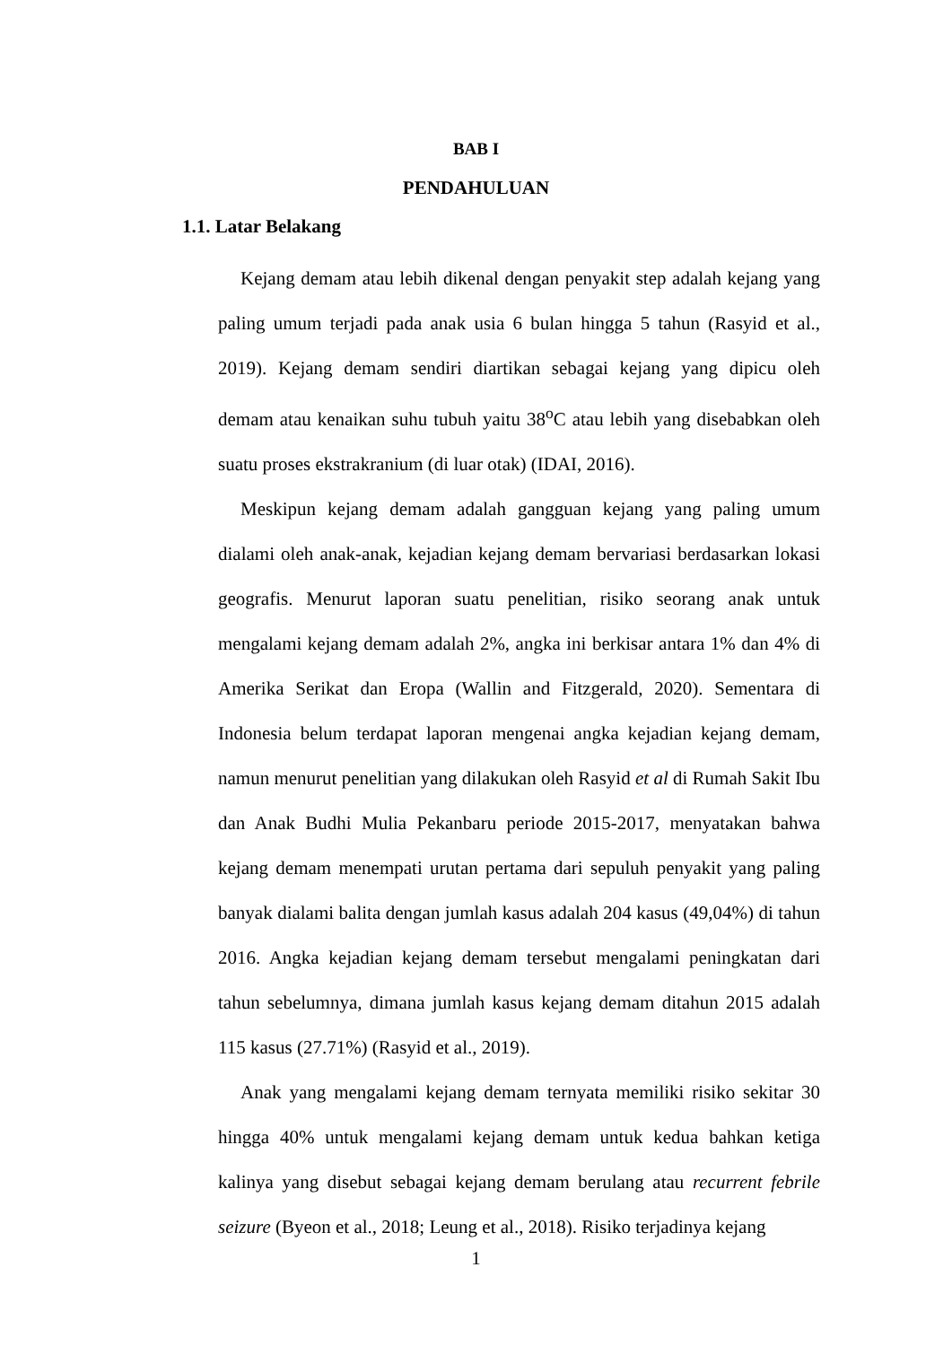BAB I
PENDAHULUAN
1.1. Latar Belakang
Kejang demam atau lebih dikenal dengan penyakit step adalah kejang yang paling umum terjadi pada anak usia 6 bulan hingga 5 tahun (Rasyid et al., 2019). Kejang demam sendiri diartikan sebagai kejang yang dipicu oleh demam atau kenaikan suhu tubuh yaitu 38<sup>o</sup>C atau lebih yang disebabkan oleh suatu proses ekstrakranium (di luar otak) (IDAI, 2016).
Meskipun kejang demam adalah gangguan kejang yang paling umum dialami oleh anak-anak, kejadian kejang demam bervariasi berdasarkan lokasi geografis. Menurut laporan suatu penelitian, risiko seorang anak untuk mengalami kejang demam adalah 2%, angka ini berkisar antara 1% dan 4% di Amerika Serikat dan Eropa (Wallin and Fitzgerald, 2020). Sementara di Indonesia belum terdapat laporan mengenai angka kejadian kejang demam, namun menurut penelitian yang dilakukan oleh Rasyid et al di Rumah Sakit Ibu dan Anak Budhi Mulia Pekanbaru periode 2015-2017, menyatakan bahwa kejang demam menempati urutan pertama dari sepuluh penyakit yang paling banyak dialami balita dengan jumlah kasus adalah 204 kasus (49,04%) di tahun 2016. Angka kejadian kejang demam tersebut mengalami peningkatan dari tahun sebelumnya, dimana jumlah kasus kejang demam ditahun 2015 adalah 115 kasus (27.71%) (Rasyid et al., 2019).
Anak yang mengalami kejang demam ternyata memiliki risiko sekitar 30 hingga 40% untuk mengalami kejang demam untuk kedua bahkan ketiga kalinya yang disebut sebagai kejang demam berulang atau recurrent febrile seizure (Byeon et al., 2018; Leung et al., 2018). Risiko terjadinya kejang
1